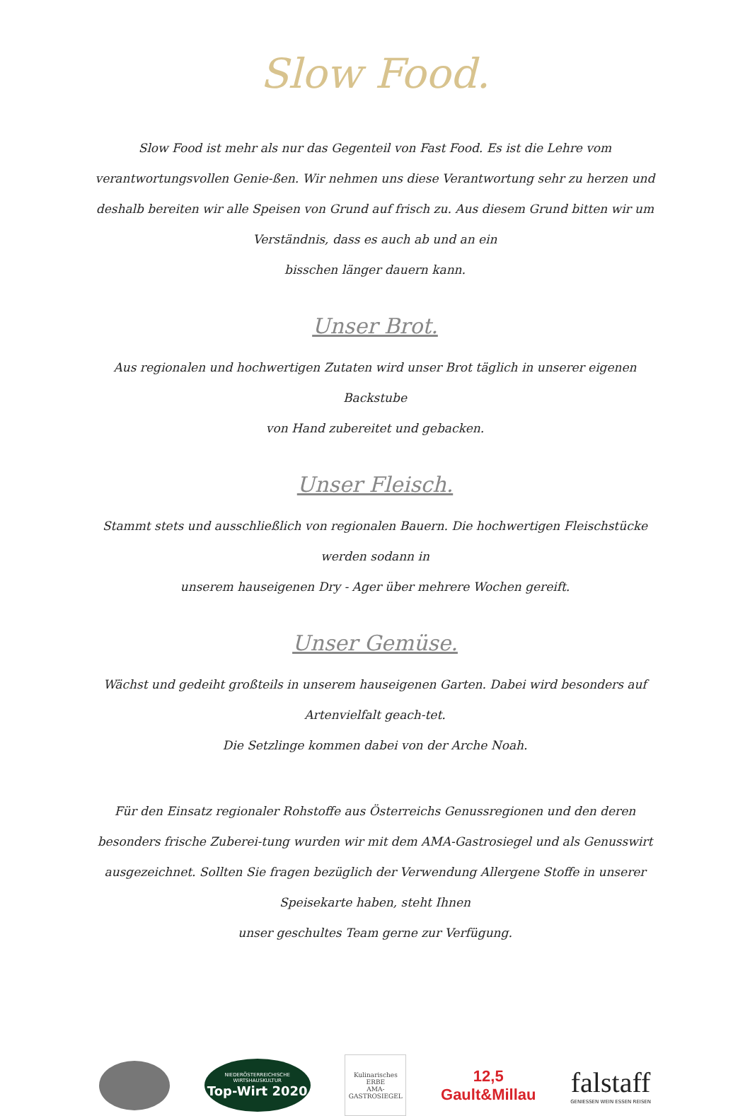Slow Food.
Slow Food ist mehr als nur das Gegenteil von Fast Food. Es ist die Lehre vom verantwortungsvollen Genie-ßen. Wir nehmen uns diese Verantwortung sehr zu herzen und deshalb bereiten wir alle Speisen von Grund auf frisch zu. Aus diesem Grund bitten wir um Verständnis, dass es auch ab und an ein
bisschen länger dauern kann.
Unser Brot.
Aus regionalen und hochwertigen Zutaten wird unser Brot täglich in unserer eigenen Backstube
von Hand zubereitet und gebacken.
Unser Fleisch.
Stammt stets und ausschließlich von regionalen Bauern. Die hochwertigen Fleischstücke werden sodann in
unserem hauseigenen Dry - Ager über mehrere Wochen gereift.
Unser Gemüse.
Wächst und gedeiht großteils in unserem hauseigenen Garten. Dabei wird besonders auf Artenvielfalt geach-tet.
Die Setzlinge kommen dabei von der Arche Noah.
Für den Einsatz regionaler Rohstoffe aus Österreichs Genussregionen und den deren besonders frische Zuberei-tung wurden wir mit dem AMA-Gastrosiegel und als Genusswirt ausgezeichnet. Sollten Sie fragen bezüglich der Verwendung Allergene Stoffe in unserer Speisekarte haben, steht Ihnen
unser geschultes Team gerne zur Verfügung.
NIEDERÖSTERREICHISCHE WIRTSHAUSKULTUR
Top-Wirt 2020
Kulinarisches
ERBE
AMA-GASTROSIEGEL
12,5
Gault&Millau
falstaff
GENIESSEN WEIN ESSEN REISEN